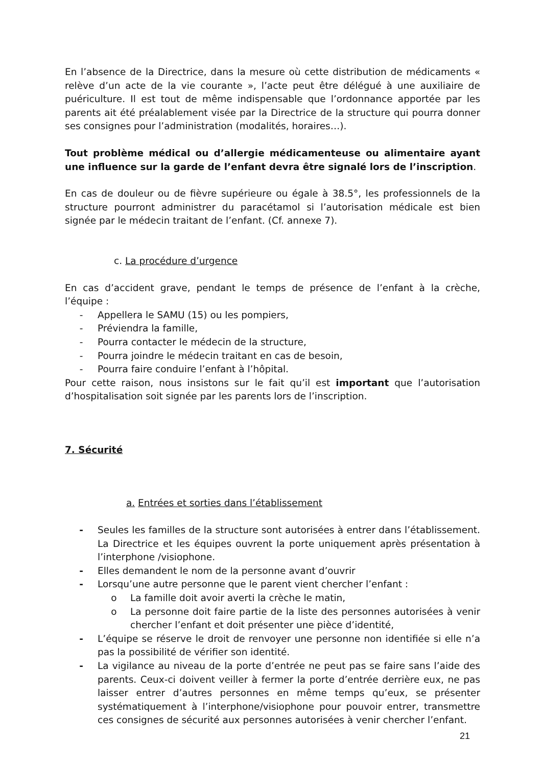En l’absence de la Directrice, dans la mesure où cette distribution de médicaments « relève d’un acte de la vie courante », l’acte peut être délégué à une auxiliaire de puériculture. Il est tout de même indispensable que l’ordonnance apportée par les parents ait été préalablement visée par la Directrice de la structure qui pourra donner ses consignes pour l’administration (modalités, horaires…).
Tout problème médical ou d’allergie médicamenteuse ou alimentaire ayant une influence sur la garde de l’enfant devra être signalé lors de l’inscription.
En cas de douleur ou de fièvre supérieure ou égale à 38.5°, les professionnels de la structure pourront administrer du paracétamol si l’autorisation médicale est bien signée par le médecin traitant de l’enfant. (Cf. annexe 7).
c. La procédure d’urgence
En cas d’accident grave, pendant le temps de présence de l’enfant à la crèche, l’équipe :
- Appellera le SAMU (15) ou les pompiers,
- Préviendra la famille,
- Pourra contacter le médecin de la structure,
- Pourra joindre le médecin traitant en cas de besoin,
- Pourra faire conduire l’enfant à l’hôpital.
Pour cette raison, nous insistons sur le fait qu’il est important que l’autorisation d’hospitalisation soit signée par les parents lors de l’inscription.
7. Sécurité
a. Entrées et sorties dans l’établissement
- Seules les familles de la structure sont autorisées à entrer dans l’établissement. La Directrice et les équipes ouvrent la porte uniquement après présentation à l’interphone /visiophone.
- Elles demandent le nom de la personne avant d’ouvrir
- Lorsqu’une autre personne que le parent vient chercher l’enfant :
o La famille doit avoir averti la crèche le matin,
o La personne doit faire partie de la liste des personnes autorisées à venir chercher l’enfant et doit présenter une pièce d’identité,
- L’équipe se réserve le droit de renvoyer une personne non identifiée si elle n’a pas la possibilité de vérifier son identité.
- La vigilance au niveau de la porte d’entrée ne peut pas se faire sans l’aide des parents. Ceux-ci doivent veiller à fermer la porte d’entrée derrière eux, ne pas laisser entrer d’autres personnes en même temps qu’eux, se présenter systématiquement à l’interphone/visiophone pour pouvoir entrer, transmettre ces consignes de sécurité aux personnes autorisées à venir chercher l’enfant.
21